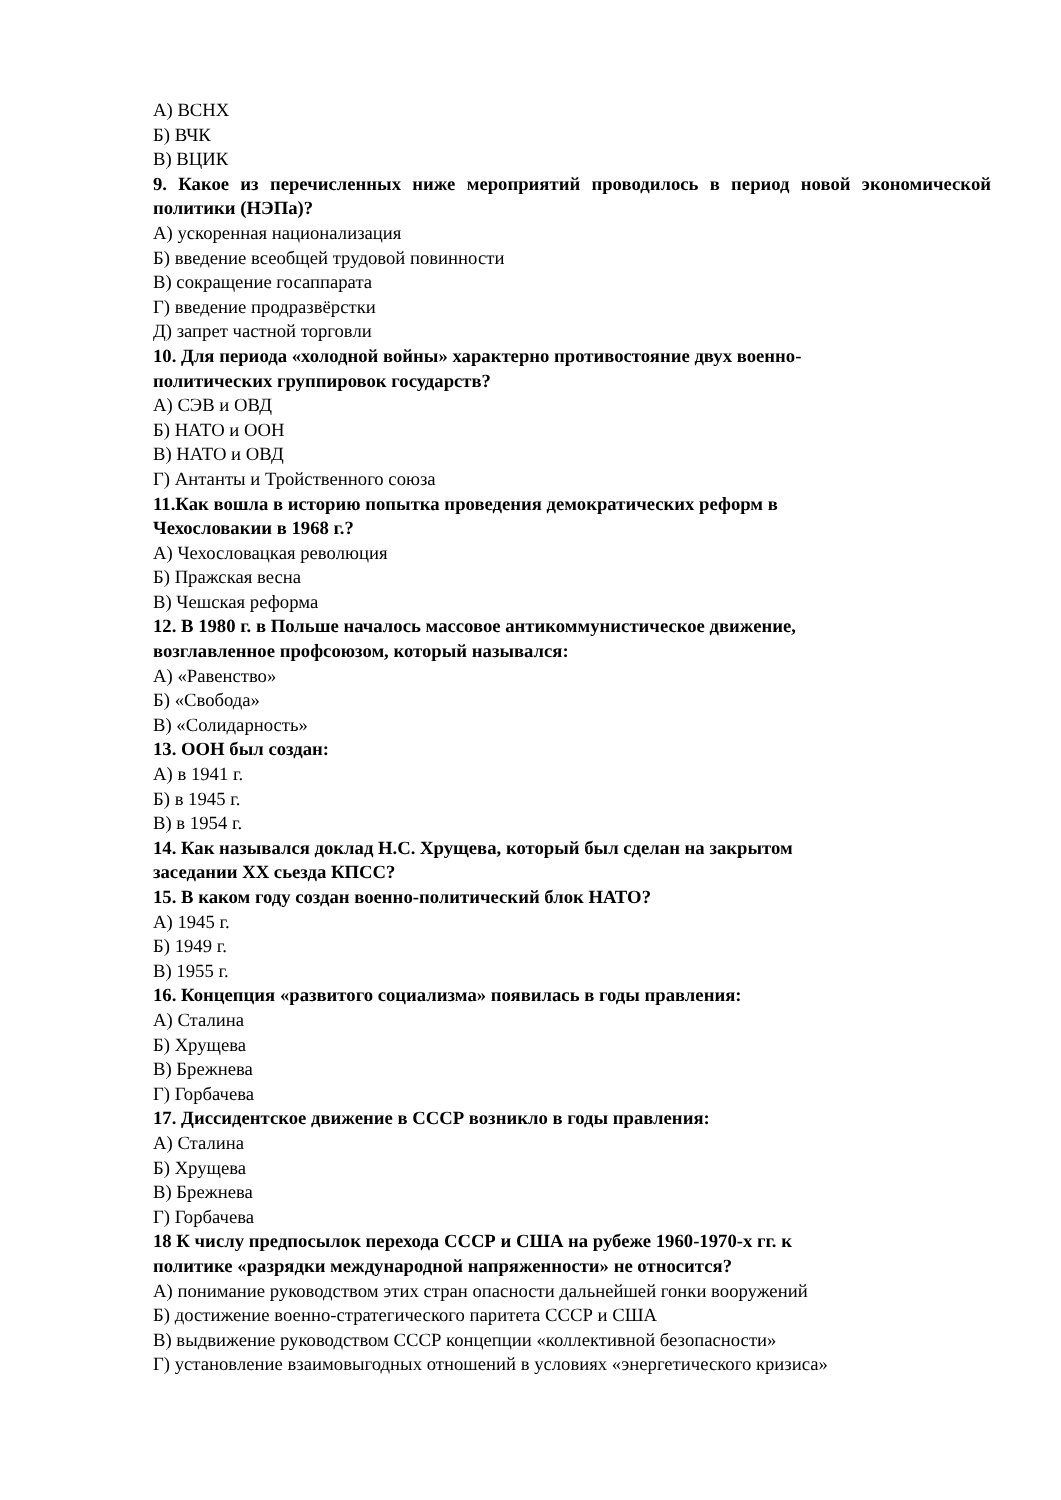А) ВСНХ
Б) ВЧК
В) ВЦИК
9. Какое из перечисленных ниже мероприятий проводилось в период новой экономической политики (НЭПа)?
А) ускоренная национализация
Б) введение всеобщей трудовой повинности
В) сокращение госаппарата
Г) введение продразвёрстки
Д) запрет частной торговли
10. Для периода «холодной войны» характерно противостояние двух военно-
политических группировок государств?
А) СЭВ и ОВД
Б) НАТО и ООН
В) НАТО и ОВД
Г) Антанты и Тройственного союза
11.Как вошла в историю попытка проведения демократических реформ в
Чехословакии в 1968 г.?
А) Чехословацкая революция
Б) Пражская весна
В) Чешская реформа
12. В 1980 г. в Польше началось массовое антикоммунистическое движение,
возглавленное профсоюзом, который назывался:
А) «Равенство»
Б) «Свобода»
В) «Солидарность»
13. ООН был создан:
А) в 1941 г.
Б) в 1945 г.
В) в 1954 г.
14. Как назывался доклад Н.С. Хрущева, который был сделан на закрытом
заседании XX сьезда КПСС?
15. В каком году создан военно-политический блок НАТО?
А) 1945 г.
Б) 1949 г.
В) 1955 г.
16. Концепция «развитого социализма» появилась в годы правления:
А) Сталина
Б) Хрущева
В) Брежнева
Г) Горбачева
17. Диссидентское движение в СССР возникло в годы правления:
А) Сталина
Б) Хрущева
В) Брежнева
Г) Горбачева
18 К числу предпосылок перехода СССР и США на рубеже 1960-1970-х гг. к
политике «разрядки международной напряженности» не относится?
А) понимание руководством этих стран опасности дальнейшей гонки вооружений
Б) достижение военно-стратегического паритета СССР и США
В) выдвижение руководством СССР концепции «коллективной безопасности»
Г) установление взаимовыгодных отношений в условиях «энергетического кризиса»